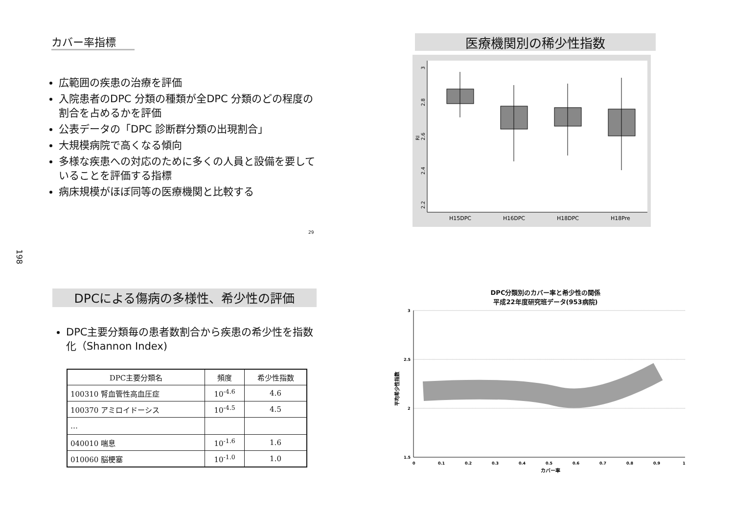カバー率指標
広範囲の疾患の治療を評価
入院患者のDPC 分類の種類が全DPC 分類のどの程度の割合を占めるかを評価
公表データの「DPC 診断群分類の出現割合」
大規模病院で高くなる傾向
多様な疾患への対応のために多くの人員と設備を要していることを評価する指標
病床規模がほぼ同等の医療機関と比較する
29
198
医療機関別の稀少性指数
3
2.8
2.6
2.4
2.2
RI
H15DPC
H16DPC
H18DPC
H18Pre
DPCによる傷病の多様性、希少性の評価
DPC主要分類毎の患者数割合から疾患の希少性を指数化（Shannon Index)
| DPC主要分類名 | 頻度 | 希少性指数 |
| --- | --- | --- |
| 100310 腎血管性高血圧症 | 10<sup>-4.6</sup> | 4.6 |
| 100370 アミロイドーシス | 10<sup>-4.5</sup> | 4.5 |
| … | | |
| 040010 喘息 | 10<sup>-1.6</sup> | 1.6 |
| 010060 脳梗塞 | 10<sup>-1.0</sup> | 1.0 |
DPC分類別のカバー率と希少性の関係
平成22年度研究班データ(953病院)
3
2.5
2
1.5
0
0.1
0.2
0.3
0.4
0.5
0.6
0.7
0.8
0.9
1
カバー率
平均希少性指数